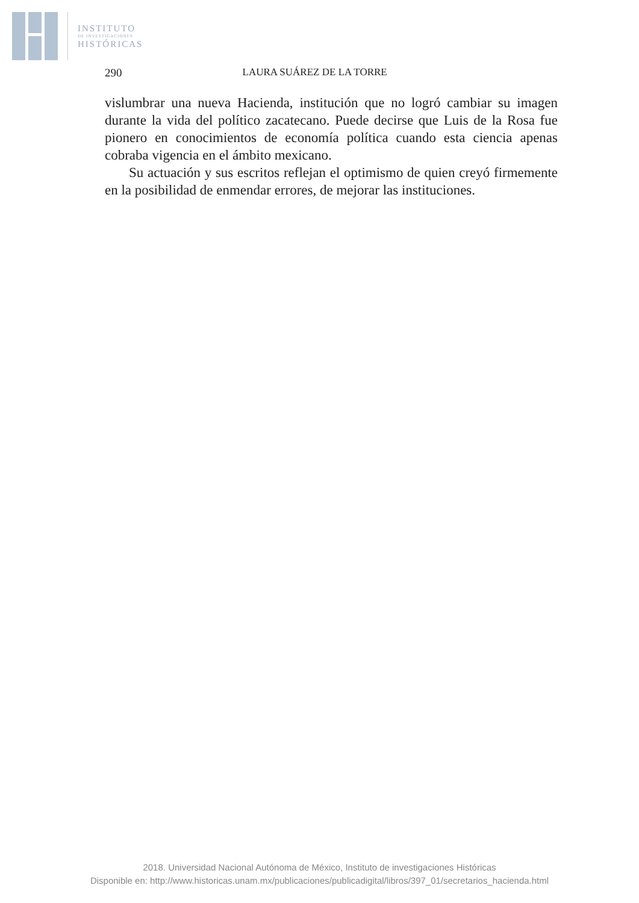INSTITUTO
DE INVESTIGACIONES
HISTÓRICAS
290 LAURA SUÁREZ DE LA TORRE
vislumbrar una nueva Hacienda, institución que no logró cambiar su imagen durante la vida del político zacatecano. Puede decirse que Luis de la Rosa fue pionero en conocimientos de economía política cuando esta ciencia apenas cobraba vigencia en el ámbito mexicano.
Su actuación y sus escritos reflejan el optimismo de quien creyó firmemente en la posibilidad de enmendar errores, de mejorar las instituciones.
2018. Universidad Nacional Autónoma de México, Instituto de investigaciones Históricas
Disponible en: http://www.historicas.unam.mx/publicaciones/publicadigital/libros/397_01/secretarios_hacienda.html